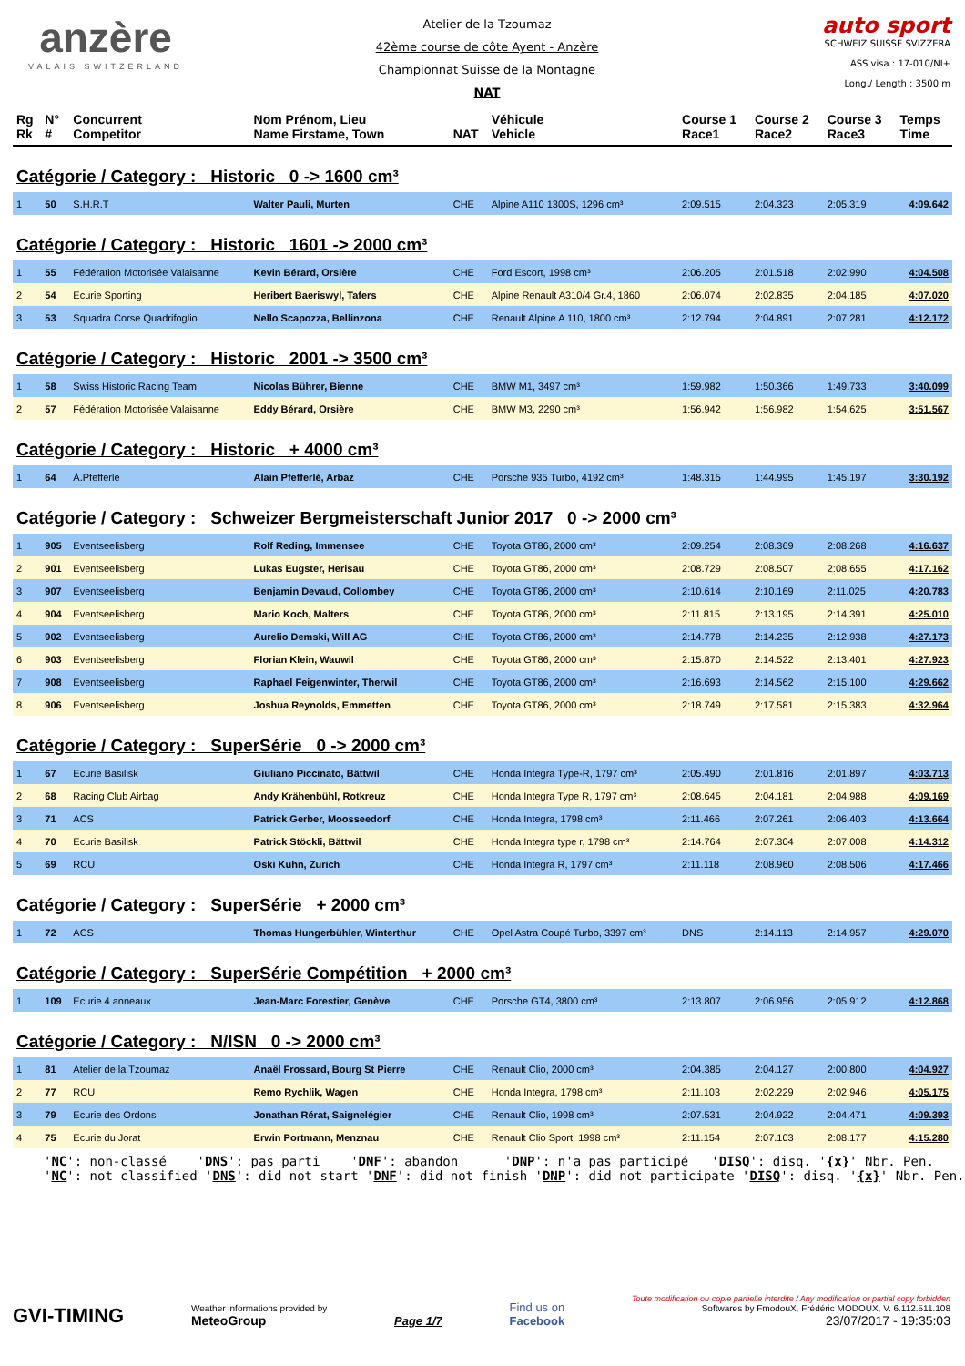anzère
VALAIS SWITZERLAND
Atelier de la Tzoumaz
42ème course de côte Ayent - Anzère
Championnat Suisse de la Montagne
NAT
auto sport
SCHWEIZ SUISSE SVIZZERA
ASS visa : 17-010/NI+
Long./ Length : 3500 m
| Rg Rk | N° # | Concurrent Competitor | Nom Prénom, Lieu Name Firstame, Town | NAT | Véhicule Vehicle | Course 1 Race1 | Course 2 Race2 | Course 3 Race3 | Temps Time |
| --- | --- | --- | --- | --- | --- | --- | --- | --- | --- |
| Catégorie / Category : Historic 0 -> 1600 cm³ | | | | | | | | | |
| 1 | 50 | S.H.R.T | Walter Pauli, Murten | CHE | Alpine A110 1300S, 1296 cm³ | 2:09.515 | 2:04.323 | 2:05.319 | 4:09.642 |
| Catégorie / Category : Historic 1601 -> 2000 cm³ | | | | | | | | | |
| 1 | 55 | Fédération Motorisée Valaisanne | Kevin Bérard, Orsière | CHE | Ford Escort, 1998 cm³ | 2:06.205 | 2:01.518 | 2:02.990 | 4:04.508 |
| 2 | 54 | Ecurie Sporting | Heribert Baeriswyl, Tafers | CHE | Alpine Renault A310/4 Gr.4, 1860 | 2:06.074 | 2:02.835 | 2:04.185 | 4:07.020 |
| 3 | 53 | Squadra Corse Quadrifoglio | Nello Scapozza, Bellinzona | CHE | Renault Alpine A 110, 1800 cm³ | 2:12.794 | 2:04.891 | 2:07.281 | 4:12.172 |
| Catégorie / Category : Historic 2001 -> 3500 cm³ | | | | | | | | | |
| 1 | 58 | Swiss Historic Racing Team | Nicolas Bührer, Bienne | CHE | BMW M1, 3497 cm³ | 1:59.982 | 1:50.366 | 1:49.733 | 3:40.099 |
| 2 | 57 | Fédération Motorisée Valaisanne | Eddy Bérard, Orsière | CHE | BMW M3, 2290 cm³ | 1:56.942 | 1:56.982 | 1:54.625 | 3:51.567 |
| Catégorie / Category : Historic + 4000 cm³ | | | | | | | | | |
| 1 | 64 | À.Pfefferlé | Alain Pfefferlé, Arbaz | CHE | Porsche 935 Turbo, 4192 cm³ | 1:48.315 | 1:44.995 | 1:45.197 | 3:30.192 |
| Catégorie / Category : Schweizer Bergmeisterschaft Junior 2017 0 -> 2000 cm³ | | | | | | | | | |
| 1 | 905 | Eventseelisberg | Rolf Reding, Immensee | CHE | Toyota GT86, 2000 cm³ | 2:09.254 | 2:08.369 | 2:08.268 | 4:16.637 |
| 2 | 901 | Eventseelisberg | Lukas Eugster, Herisau | CHE | Toyota GT86, 2000 cm³ | 2:08.729 | 2:08.507 | 2:08.655 | 4:17.162 |
| 3 | 907 | Eventseelisberg | Benjamin Devaud, Collombey | CHE | Toyota GT86, 2000 cm³ | 2:10.614 | 2:10.169 | 2:11.025 | 4:20.783 |
| 4 | 904 | Eventseelisberg | Mario Koch, Malters | CHE | Toyota GT86, 2000 cm³ | 2:11.815 | 2:13.195 | 2:14.391 | 4:25.010 |
| 5 | 902 | Eventseelisberg | Aurelio Demski, Will AG | CHE | Toyota GT86, 2000 cm³ | 2:14.778 | 2:14.235 | 2:12.938 | 4:27.173 |
| 6 | 903 | Eventseelisberg | Florian Klein, Wauwil | CHE | Toyota GT86, 2000 cm³ | 2:15.870 | 2:14.522 | 2:13.401 | 4:27.923 |
| 7 | 908 | Eventseelisberg | Raphael Feigenwinter, Therwil | CHE | Toyota GT86, 2000 cm³ | 2:16.693 | 2:14.562 | 2:15.100 | 4:29.662 |
| 8 | 906 | Eventseelisberg | Joshua Reynolds, Emmetten | CHE | Toyota GT86, 2000 cm³ | 2:18.749 | 2:17.581 | 2:15.383 | 4:32.964 |
| Catégorie / Category : SuperSérie 0 -> 2000 cm³ | | | | | | | | | |
| 1 | 67 | Ecurie Basilisk | Giuliano Piccinato, Bättwil | CHE | Honda Integra Type-R, 1797 cm³ | 2:05.490 | 2:01.816 | 2:01.897 | 4:03.713 |
| 2 | 68 | Racing Club Airbag | Andy Krähenbühl, Rotkreuz | CHE | Honda Integra Type R, 1797 cm³ | 2:08.645 | 2:04.181 | 2:04.988 | 4:09.169 |
| 3 | 71 | ACS | Patrick Gerber, Moosseedorf | CHE | Honda Integra, 1798 cm³ | 2:11.466 | 2:07.261 | 2:06.403 | 4:13.664 |
| 4 | 70 | Ecurie Basilisk | Patrick Stöckli, Bättwil | CHE | Honda Integra type r, 1798 cm³ | 2:14.764 | 2:07.304 | 2:07.008 | 4:14.312 |
| 5 | 69 | RCU | Oski Kuhn, Zurich | CHE | Honda Integra R, 1797 cm³ | 2:11.118 | 2:08.960 | 2:08.506 | 4:17.466 |
| Catégorie / Category : SuperSérie + 2000 cm³ | | | | | | | | | |
| 1 | 72 | ACS | Thomas Hungerbühler, Winterthur | CHE | Opel Astra Coupé Turbo, 3397 cm³ | DNS | 2:14.113 | 2:14.957 | 4:29.070 |
| Catégorie / Category : SuperSérie Compétition + 2000 cm³ | | | | | | | | | |
| 1 | 109 | Ecurie 4 anneaux | Jean-Marc Forestier, Genève | CHE | Porsche GT4, 3800 cm³ | 2:13.807 | 2:06.956 | 2:05.912 | 4:12.868 |
| Catégorie / Category : N/ISN 0 -> 2000 cm³ | | | | | | | | | |
| 1 | 81 | Atelier de la Tzoumaz | Anaël Frossard, Bourg St Pierre | CHE | Renault Clio, 2000 cm³ | 2:04.385 | 2:04.127 | 2:00.800 | 4:04.927 |
| 2 | 77 | RCU | Remo Rychlik, Wagen | CHE | Honda Integra, 1798 cm³ | 2:11.103 | 2:02.229 | 2:02.946 | 4:05.175 |
| 3 | 79 | Ecurie des Ordons | Jonathan Rérat, Saignelégier | CHE | Renault Clio, 1998 cm³ | 2:07.531 | 2:04.922 | 2:04.471 | 4:09.393 |
| 4 | 75 | Ecurie du Jorat | Erwin Portmann, Menznau | CHE | Renault Clio Sport, 1998 cm³ | 2:11.154 | 2:07.103 | 2:08.177 | 4:15.280 |
'NC': non-classé 'DNS': pas parti 'DNF': abandon 'DNP': n'a pas participé 'DISQ': disq. '{x}' Nbr. Pen. 'NC': not classified 'DNS': did not start 'DNF': did not finish 'DNP': did not participate 'DISQ': disq. '{x}' Nbr. Pen.
GVI-TIMING
Weather informations provided by
MeteoGroup
Page 1/7
Find us on
Facebook
Toute modification ou copie partielle interdite / Any modification or partial copy forbidden
Softwares by FmodouX, Frédéric MODOUX, V. 6.112.511.108
23/07/2017 - 19:35:03